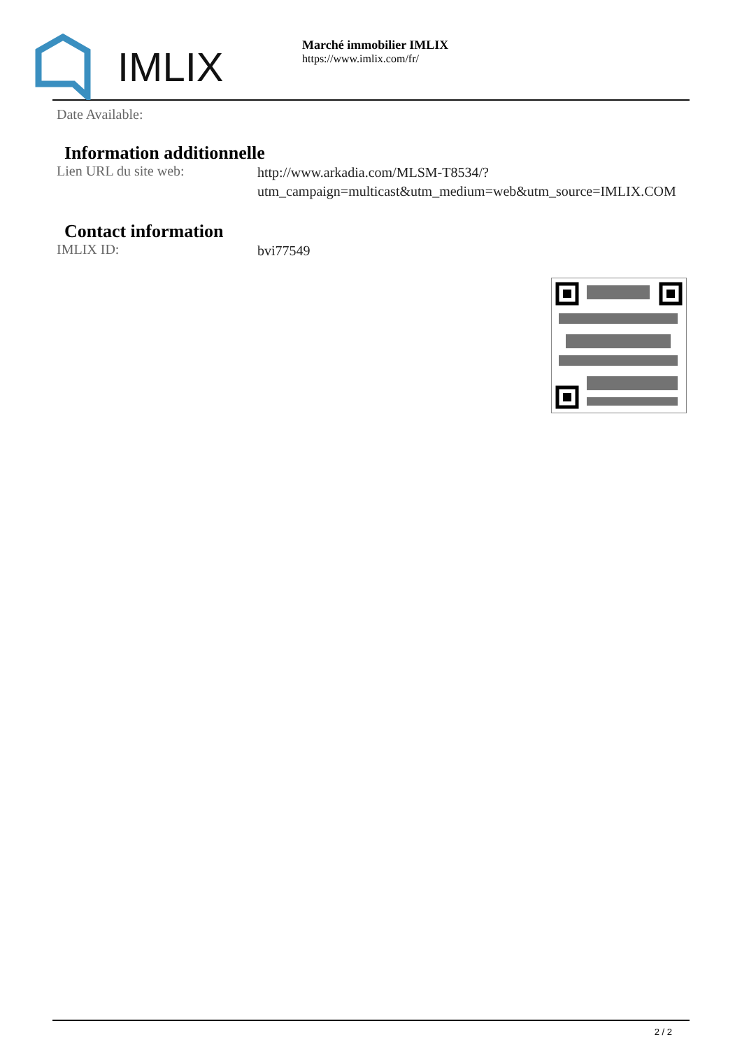IMLIX
Marché immobilier IMLIX
https://www.imlix.com/fr/
Date Available:
Information additionnelle
Lien URL du site web:
http://www.arkadia.com/MLSM-T8534/?utm_campaign=multicast&utm_medium=web&utm_source=IMLIX.COM
Contact information
IMLIX ID:
bvi77549
2 / 2